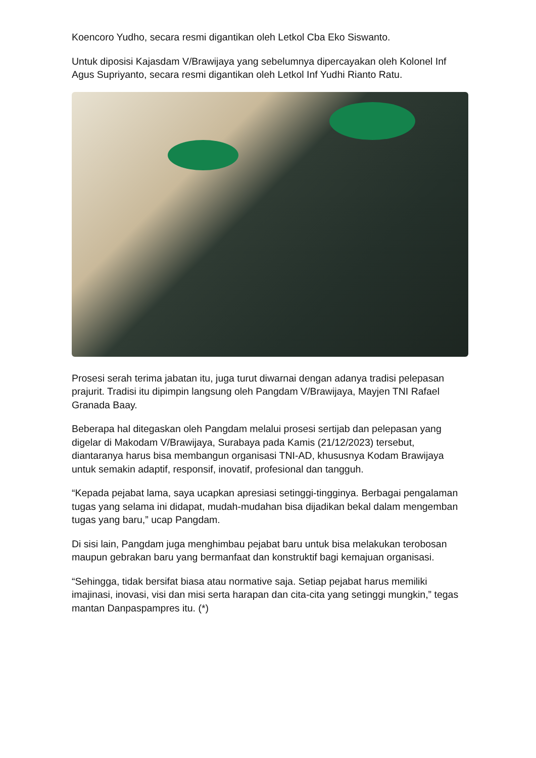Koencoro Yudho, secara resmi digantikan oleh Letkol Cba Eko Siswanto.
Untuk diposisi Kajasdam V/Brawijaya yang sebelumnya dipercayakan oleh Kolonel Inf Agus Supriyanto, secara resmi digantikan oleh Letkol Inf Yudhi Rianto Ratu.
Prosesi serah terima jabatan itu, juga turut diwarnai dengan adanya tradisi pelepasan prajurit. Tradisi itu dipimpin langsung oleh Pangdam V/Brawijaya, Mayjen TNI Rafael Granada Baay.
Beberapa hal ditegaskan oleh Pangdam melalui prosesi sertijab dan pelepasan yang digelar di Makodam V/Brawijaya, Surabaya pada Kamis (21/12/2023) tersebut, diantaranya harus bisa membangun organisasi TNI-AD, khususnya Kodam Brawijaya untuk semakin adaptif, responsif, inovatif, profesional dan tangguh.
“Kepada pejabat lama, saya ucapkan apresiasi setinggi-tingginya. Berbagai pengalaman tugas yang selama ini didapat, mudah-mudahan bisa dijadikan bekal dalam mengemban tugas yang baru,” ucap Pangdam.
Di sisi lain, Pangdam juga menghimbau pejabat baru untuk bisa melakukan terobosan maupun gebrakan baru yang bermanfaat dan konstruktif bagi kemajuan organisasi.
“Sehingga, tidak bersifat biasa atau normative saja. Setiap pejabat harus memiliki imajinasi, inovasi, visi dan misi serta harapan dan cita-cita yang setinggi mungkin,” tegas mantan Danpaspampres itu. (*)